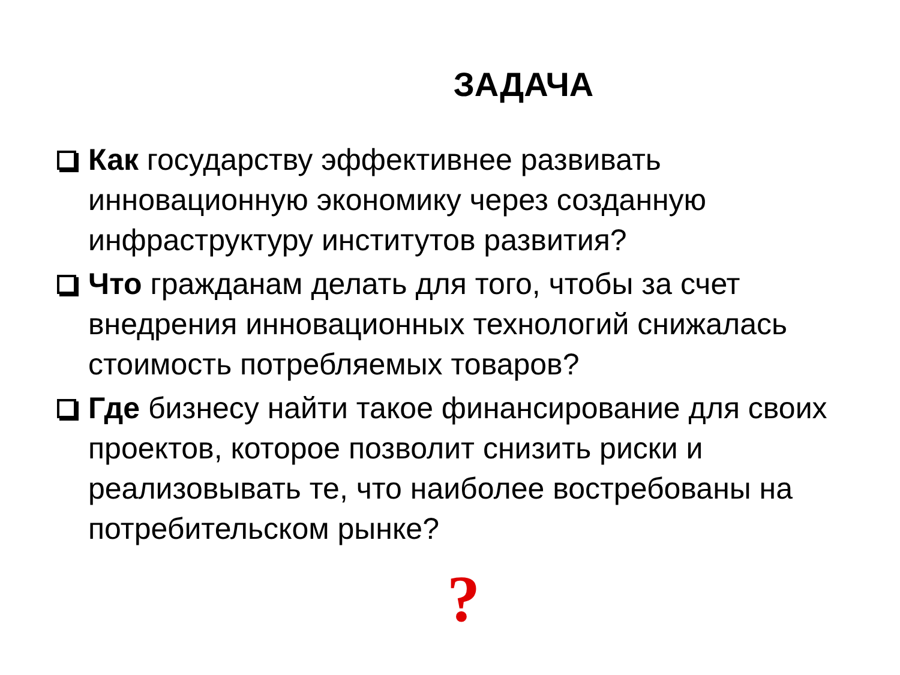ЗАДАЧА
Как государству эффективнее развивать инновационную экономику через созданную инфраструктуру институтов развития?
Что гражданам делать для того, чтобы за счет внедрения инновационных технологий снижалась стоимость потребляемых товаров?
Где бизнесу найти такое финансирование для своих проектов, которое позволит снизить риски и реализовывать те, что наиболее востребованы на потребительском рынке?
?